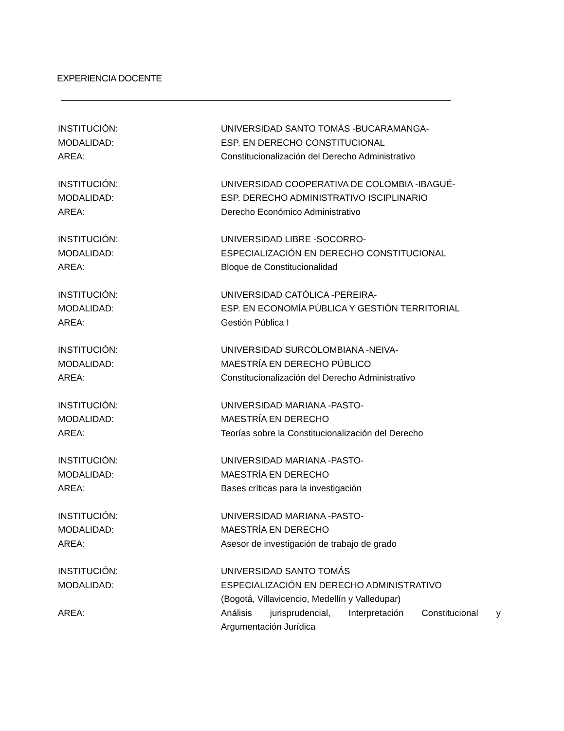EXPERIENCIA DOCENTE
INSTITUCIÓN: UNIVERSIDAD SANTO TOMÁS -BUCARAMANGA-
MODALIDAD: ESP. EN DERECHO CONSTITUCIONAL
AREA: Constitucionalización del Derecho Administrativo
INSTITUCIÓN: UNIVERSIDAD COOPERATIVA DE COLOMBIA -IBAGUÉ-
MODALIDAD: ESP. DERECHO ADMINISTRATIVO ISCIPLINARIO
AREA: Derecho Económico Administrativo
INSTITUCIÓN: UNIVERSIDAD LIBRE -SOCORRO-
MODALIDAD: ESPECIALIZACIÓN EN DERECHO CONSTITUCIONAL
AREA: Bloque de Constitucionalidad
INSTITUCIÓN: UNIVERSIDAD CATÓLICA -PEREIRA-
MODALIDAD: ESP. EN ECONOMÍA PÚBLICA Y GESTIÓN TERRITORIAL
AREA: Gestión Pública I
INSTITUCIÓN: UNIVERSIDAD SURCOLOMBIANA -NEIVA-
MODALIDAD: MAESTRÍA EN DERECHO PÚBLICO
AREA: Constitucionalización del Derecho Administrativo
INSTITUCIÓN: UNIVERSIDAD MARIANA -PASTO-
MODALIDAD: MAESTRÍA EN DERECHO
AREA: Teorías sobre la Constitucionalización del Derecho
INSTITUCIÓN: UNIVERSIDAD MARIANA -PASTO-
MODALIDAD: MAESTRÍA EN DERECHO
AREA: Bases críticas para la investigación
INSTITUCIÓN: UNIVERSIDAD MARIANA -PASTO-
MODALIDAD: MAESTRÍA EN DERECHO
AREA: Asesor de investigación de trabajo de grado
INSTITUCIÓN: UNIVERSIDAD SANTO TOMÁS
MODALIDAD: ESPECIALIZACIÓN EN DERECHO ADMINISTRATIVO
(Bogotá, Villavicencio, Medellín y Valledupar)
AREA: Análisis jurisprudencial, Interpretación Constitucional y Argumentación Jurídica